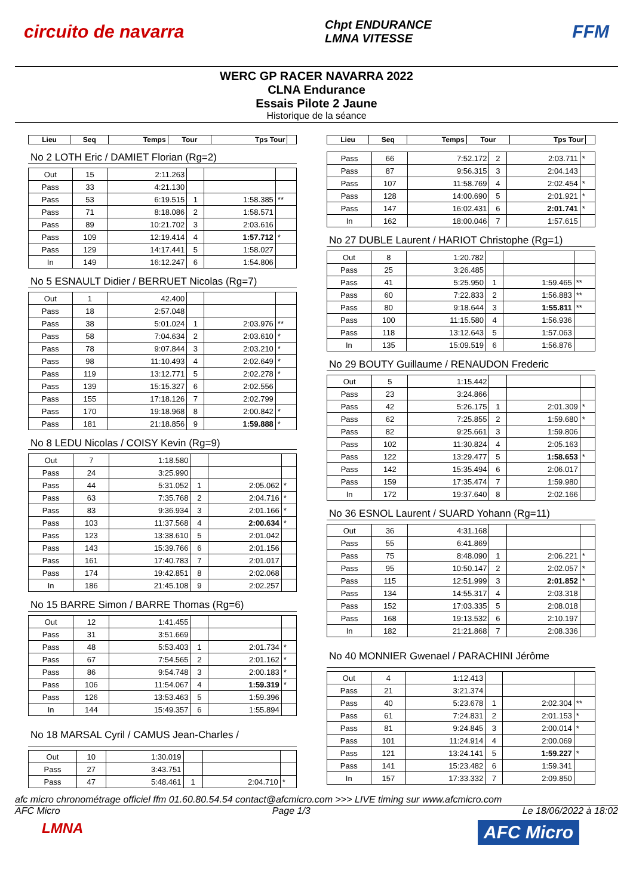circuito de navarra Chpt ENDURANCE
LMNA VITESSE FFM
WERC GP RACER NAVARRA 2022
CLNA Endurance
Essais Pilote 2 Jaune
Historique de la séance
| Lieu | Seq | Temps | Tour | Tps Tour | |
| --- | --- | --- | --- | --- | --- |
No 2 LOTH Eric / DAMIET Florian (Rg=2)
| Out | 15 | 2:11.263 | | | |
| Pass | 33 | 4:21.130 | | | |
| Pass | 53 | 6:19.515 | 1 | 1:58.385 | ** |
| Pass | 71 | 8:18.086 | 2 | 1:58.571 | |
| Pass | 89 | 10:21.702 | 3 | 2:03.616 | |
| Pass | 109 | 12:19.414 | 4 | 1:57.712 | * |
| Pass | 129 | 14:17.441 | 5 | 1:58.027 | |
| In | 149 | 16:12.247 | 6 | 1:54.806 | |
No 5 ESNAULT Didier / BERRUET Nicolas (Rg=7)
| Out | 1 | 42.400 | | | |
| Pass | 18 | 2:57.048 | | | |
| Pass | 38 | 5:01.024 | 1 | 2:03.976 | ** |
| Pass | 58 | 7:04.634 | 2 | 2:03.610 | * |
| Pass | 78 | 9:07.844 | 3 | 2:03.210 | * |
| Pass | 98 | 11:10.493 | 4 | 2:02.649 | * |
| Pass | 119 | 13:12.771 | 5 | 2:02.278 | * |
| Pass | 139 | 15:15.327 | 6 | 2:02.556 | |
| Pass | 155 | 17:18.126 | 7 | 2:02.799 | |
| Pass | 170 | 19:18.968 | 8 | 2:00.842 | * |
| Pass | 181 | 21:18.856 | 9 | 1:59.888 | * |
No 8 LEDU Nicolas / COISY Kevin (Rg=9)
| Out | 7 | 1:18.580 | | | |
| Pass | 24 | 3:25.990 | | | |
| Pass | 44 | 5:31.052 | 1 | 2:05.062 | * |
| Pass | 63 | 7:35.768 | 2 | 2:04.716 | * |
| Pass | 83 | 9:36.934 | 3 | 2:01.166 | * |
| Pass | 103 | 11:37.568 | 4 | 2:00.634 | * |
| Pass | 123 | 13:38.610 | 5 | 2:01.042 | |
| Pass | 143 | 15:39.766 | 6 | 2:01.156 | |
| Pass | 161 | 17:40.783 | 7 | 2:01.017 | |
| Pass | 174 | 19:42.851 | 8 | 2:02.068 | |
| In | 186 | 21:45.108 | 9 | 2:02.257 | |
No 15 BARRE Simon / BARRE Thomas (Rg=6)
| Out | 12 | 1:41.455 | | | |
| Pass | 31 | 3:51.669 | | | |
| Pass | 48 | 5:53.403 | 1 | 2:01.734 | * |
| Pass | 67 | 7:54.565 | 2 | 2:01.162 | * |
| Pass | 86 | 9:54.748 | 3 | 2:00.183 | * |
| Pass | 106 | 11:54.067 | 4 | 1:59.319 | * |
| Pass | 126 | 13:53.463 | 5 | 1:59.396 | |
| In | 144 | 15:49.357 | 6 | 1:55.894 | |
No 18 MARSAL Cyril / CAMUS Jean-Charles /
| Out | 10 | 1:30.019 | | | |
| Pass | 27 | 3:43.751 | | | |
| Pass | 47 | 5:48.461 | 1 | 2:04.710 | * |
| Lieu | Seq | Temps | Tour | Tps Tour | |
| --- | --- | --- | --- | --- | --- |
| Pass | 66 | 7:52.172 | 2 | 2:03.711 | * |
| Pass | 87 | 9:56.315 | 3 | 2:04.143 | |
| Pass | 107 | 11:58.769 | 4 | 2:02.454 | * |
| Pass | 128 | 14:00.690 | 5 | 2:01.921 | * |
| Pass | 147 | 16:02.431 | 6 | 2:01.741 | * |
| In | 162 | 18:00.046 | 7 | 1:57.615 | |
No 27 DUBLE Laurent / HARIOT Christophe (Rg=1)
| Out | 8 | 1:20.782 | | | |
| Pass | 25 | 3:26.485 | | | |
| Pass | 41 | 5:25.950 | 1 | 1:59.465 | ** |
| Pass | 60 | 7:22.833 | 2 | 1:56.883 | ** |
| Pass | 80 | 9:18.644 | 3 | 1:55.811 | ** |
| Pass | 100 | 11:15.580 | 4 | 1:56.936 | |
| Pass | 118 | 13:12.643 | 5 | 1:57.063 | |
| In | 135 | 15:09.519 | 6 | 1:56.876 | |
No 29 BOUTY Guillaume / RENAUDON Frederic
| Out | 5 | 1:15.442 | | | |
| Pass | 23 | 3:24.866 | | | |
| Pass | 42 | 5:26.175 | 1 | 2:01.309 | * |
| Pass | 62 | 7:25.855 | 2 | 1:59.680 | * |
| Pass | 82 | 9:25.661 | 3 | 1:59.806 | |
| Pass | 102 | 11:30.824 | 4 | 2:05.163 | |
| Pass | 122 | 13:29.477 | 5 | 1:58.653 | * |
| Pass | 142 | 15:35.494 | 6 | 2:06.017 | |
| Pass | 159 | 17:35.474 | 7 | 1:59.980 | |
| In | 172 | 19:37.640 | 8 | 2:02.166 | |
No 36 ESNOL Laurent / SUARD Yohann (Rg=11)
| Out | 36 | 4:31.168 | | | |
| Pass | 55 | 6:41.869 | | | |
| Pass | 75 | 8:48.090 | 1 | 2:06.221 | * |
| Pass | 95 | 10:50.147 | 2 | 2:02.057 | * |
| Pass | 115 | 12:51.999 | 3 | 2:01.852 | * |
| Pass | 134 | 14:55.317 | 4 | 2:03.318 | |
| Pass | 152 | 17:03.335 | 5 | 2:08.018 | |
| Pass | 168 | 19:13.532 | 6 | 2:10.197 | |
| In | 182 | 21:21.868 | 7 | 2:08.336 | |
No 40 MONNIER Gwenael / PARACHINI Jérôme
| Out | 4 | 1:12.413 | | | |
| Pass | 21 | 3:21.374 | | | |
| Pass | 40 | 5:23.678 | 1 | 2:02.304 | ** |
| Pass | 61 | 7:24.831 | 2 | 2:01.153 | * |
| Pass | 81 | 9:24.845 | 3 | 2:00.014 | * |
| Pass | 101 | 11:24.914 | 4 | 2:00.069 | |
| Pass | 121 | 13:24.141 | 5 | 1:59.227 | * |
| Pass | 141 | 15:23.482 | 6 | 1:59.341 | |
| In | 157 | 17:33.332 | 7 | 2:09.850 | |
afc micro chronométrage officiel ffm 01.60.80.54.54 contact@afcmicro.com >>> LIVE timing sur www.afcmicro.com
AFC Micro Page 1/3 Le 18/06/2022 à 18:02
LMNA AFC Micro